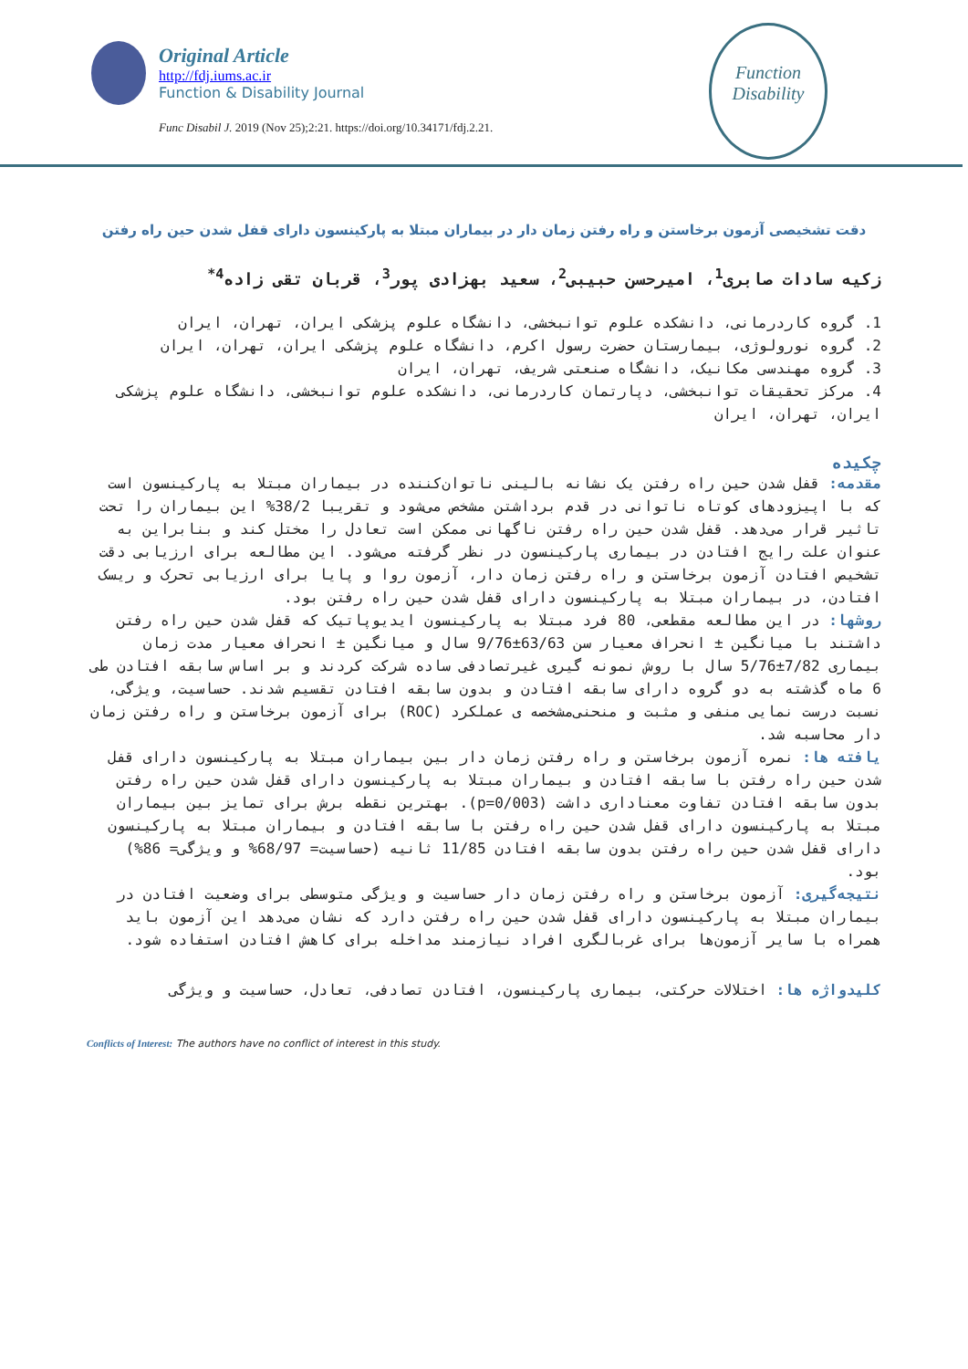Original Article
http://fdj.iums.ac.ir
Function & Disability Journal
Func Disabil J. 2019 (Nov 25);2:21. https://doi.org/10.34171/fdj.2.21.
Function
Disability
دقت تشخیصی آزمون برخاستن و راه رفتن زمان دار در بیماران مبتلا به پارکینسون دارای قفل شدن حین راه رفتن
زکیه سادات صابری<sup>1</sup>، امیرحسن حبیبی<sup>2</sup>، سعید بهزادی پور<sup>3</sup>، قربان تقی زاده<sup>4*</sup>
1. گروه کاردرمانی، دانشکده علوم توانبخشی، دانشگاه علوم پزشکی ایران، تهران، ایران
2. گروه نورولوژی، بیمارستان حضرت رسول اکرم، دانشگاه علوم پزشکی ایران، تهران، ایران
3. گروه مهندسی مکانیک، دانشگاه صنعتی شریف، تهران، ایران
4. مرکز تحقیقات توانبخشی، دپارتمان کاردرمانی، دانشکده علوم توانبخشی، دانشگاه علوم پزشکی ایران، تهران، ایران
چکیده
مقدمه: قفل شدن حین راه رفتن یک نشانه بالینی ناتوان‌کننده در بیماران مبتلا به پارکینسون است که با اپیزودهای کوتاه ناتوانی در قدم برداشتن مشخص می‌شود و تقریبا 38/2% این بیماران را تحت تاثیر قرار می‌دهد. قفل شدن حین راه رفتن ناگهانی ممکن است تعادل را مختل کند و بنابراین به عنوان علت رایج افتادن در بیماری پارکینسون در نظر گرفته می‌شود. این مطالعه برای ارزیابی دقت تشخیص افتادن آزمون برخاستن و راه رفتن زمان دار، آزمون روا و پایا برای ارزیابی تحرک و ریسک افتادن، در بیماران مبتلا به پارکینسون دارای قفل شدن حین راه رفتن بود.
روشها: در این مطالعه مقطعی، 80 فرد مبتلا به پارکینسون ایدیوپاتیک که قفل شدن حین راه رفتن داشتند با میانگین ± انحراف معیار سن 63/63±9/76 سال و میانگین ± انحراف معیار مدت زمان بیماری 7/82±5/76 سال با روش نمونه گیری غیرتصادفی ساده شرکت کردند و بر اساس سابقه افتادن طی 6 ماه گذشته به دو گروه دارای سابقه افتادن و بدون سابقه افتادن تقسیم شدند. حساسیت، ویژگی، نسبت درست نمایی منفی و مثبت و منحنی‌مشخصه ی عملکرد (ROC) برای آزمون برخاستن و راه رفتن زمان دار محاسبه شد.
یافته ها: نمره آزمون برخاستن و راه رفتن زمان دار بین بیماران مبتلا به پارکینسون دارای قفل شدن حین راه رفتن با سابقه افتادن و بیماران مبتلا به پارکینسون دارای قفل شدن حین راه رفتن بدون سابقه افتادن تفاوت معناداری داشت (p=0/003). بهترین نقطه برش برای تمایز بین بیماران مبتلا به پارکینسون دارای قفل شدن حین راه رفتن با سابقه افتادن و بیماران مبتلا به پارکینسون دارای قفل شدن حین راه رفتن بدون سابقه افتادن 11/85 ثانیه (حساسیت= 68/97% و ویژگی= 86%) بود.
نتیجه‌گیری: آزمون برخاستن و راه رفتن زمان دار حساسیت و ویژگی متوسطی برای وضعیت افتادن در بیماران مبتلا به پارکینسون دارای قفل شدن حین راه رفتن دارد که نشان می‌دهد این آزمون باید همراه با سایر آزمون‌ها برای غربالگری افراد نیازمند مداخله برای کاهش افتادن استفاده شود.
کلیدواژه ها: اختلالات حرکتی، بیماری پارکینسون، افتادن تصادفی، تعادل، حساسیت و ویژگی
Conflicts of Interest: The authors have no conflict of interest in this study.